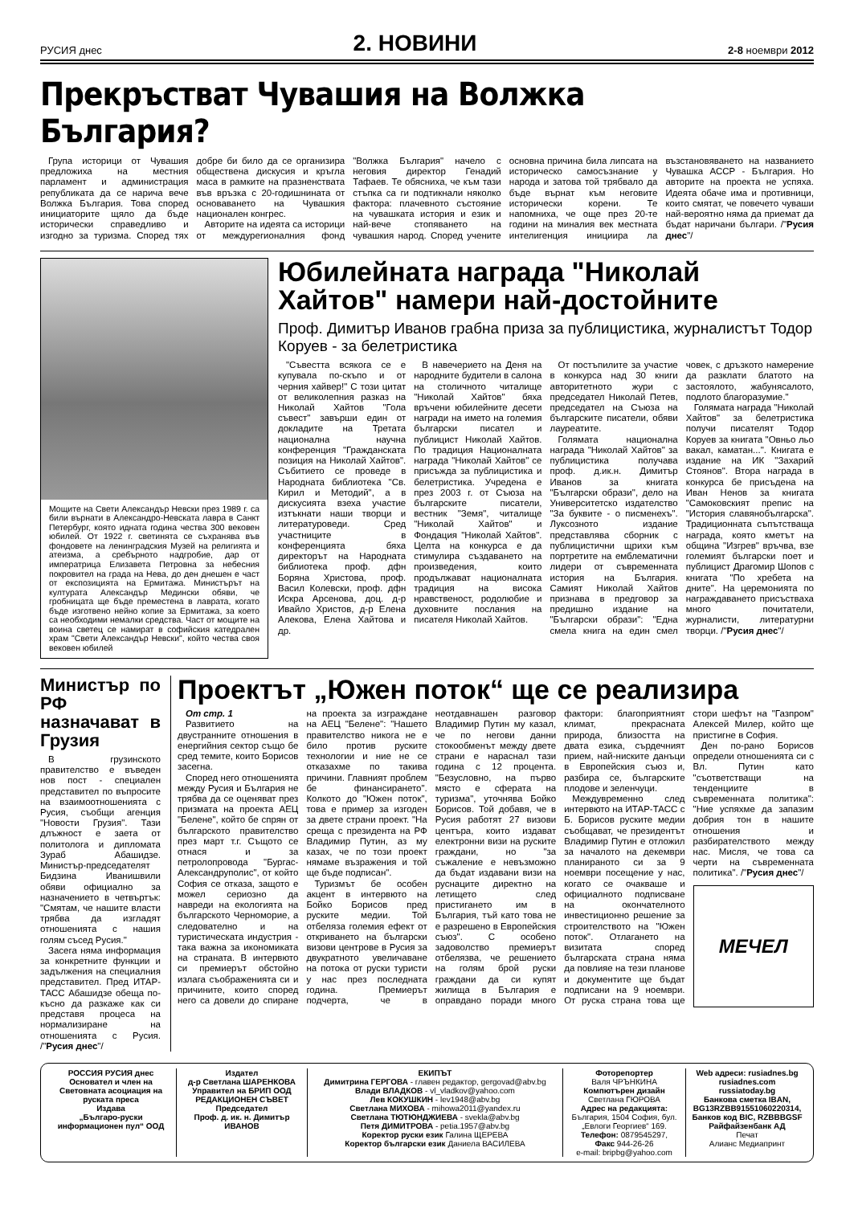РУСИЯ днес 2. НОВИНИ 2-8 ноември 2012
Прекръстват Чувашия на Волжка България?
Група историци от Чувашия предложиха на местния парламент и администрация републиката да се нарича вече Волжка България. Това според инициаторите щяло да бъде исторически справедливо и изгодно за туризма. Според тях добре би било да се организира обществена дискусия и кръгла маса в рамките на празненствата във връзка с 20-годишнината от основаването на Чувашкия национален конгрес.
Авторите на идеята са историци от междурегионалния фонд "Волжка България" начело с неговия директор Генадий Тафаев. Те обясниха, че към тази стъпка са ги подтикнали няколко фактора: плачевното състояние на чувашката история и език и най-вече стопяването на чувашкия народ. Според учените основна причина била липсата на историческо самосъзнание у народа и затова той трябвало да бъде върнат към неговите исторически корени. Те напомниха, че още през 20-те години на миналия век местната интелигенция инициира ла възстановяването на названието Чувашка АССР - България. Но авторите на проекта не успяха. Идеята обаче има и противници, които смятат, че повечето чуваши най-вероятно няма да приемат да бъдат наричани българи. /"Русия днес"/
Мощите на Свети Александър Невски през 1989 г. са били върнати в Александро-Невската лавра в Санкт Петербург, която идната година чества 300 вековен юбилей. От 1922 г. светинята се съхранява във фондовете на ленинградския Музей на религията и атеизма, а сребърното надгробие, дар от императрица Елизавета Петровна за небесния покровител на града на Нева, до ден днешен е част от експозицията на Ермитажа. Министърът на културата Александър Медински обяви, че гробницата ще бъде преместена в лаврата, когато бъде изготвено нейно копие за Ермитажа, за което са необходими немалки средства. Част от мощите на воина светец се намират в софийския катедрален храм "Свети Александър Невски", който чества своя вековен юбилей
Юбилейната награда "Николай Хайтов" намери най-достойните
Проф. Димитър Иванов грабна приза за публицистика, журналистът Тодор Коруев - за белетристика
"Съвестта всякога се е купувала по-скъпо и от черния хайвер!" С този цитат от великолепния разказ на Николай Хайтов "Гола съвест" завърши един от докладите на Третата национална научна конференция "Гражданската позиция на Николай Хайтов". Събитието се проведе в Народната библиотека "Св. Кирил и Методий", а в дискусията взеха участие изтъкнати наши творци и литературоведи. Сред участниците в конференцията бяха директорът на Народната библиотека проф. дфн Боряна Христова, проф. Васил Колевски, проф. дфн Искра Арсенова, доц. д-р Ивайло Христов, д-р Елена Алекова, Елена Хайтова и др.
В навечерието на Деня на народните будители в салона на столичното читалище "Николай Хайтов" бяха връчени юбилейните десети награди на името на големия български писател и публицист Николай Хайтов. По традиция Националната награда "Николай Хайтов" се присъжда за публицистика и белетристика. Учредена е през 2003 г. от Съюза на българските писатели, вестник "Земя", читалище "Николай Хайтов" и Фондация "Николай Хайтов". Целта на конкурса е да стимулира създаването на произведения, които продължават националната традиция на висока нравственост, родолюбие и духовните послания на писателя Николай Хайтов.
От постъпилите за участие в конкурса над 30 книги авторитетното жури с председател Николай Петев, председател на Съюза на българските писатели, обяви лауреатите.
Голямата национална награда "Николай Хайтов" за публицистика получава проф. д.ик.н. Димитър Иванов за книгата "Български образи", дело на Университетско издателство "За буквите - о писменехъ". Луксозното издание представлява сборник с публицистични щрихи към портретите на емблематични лидери от съвременната история на България. Самият Николай Хайтов признава в предговор за предишно издание на "Български образи": "Една смела книга на един смел човек, с дръзкото намерение да разклати блатото на застоялото, жабунясалото, подлото благоразумие."
Голямата награда "Николай Хайтов" за белетристика получи писателят Тодор Коруев за книгата "Овньо льо вакал, каматан...". Книгата е издание на ИК "Захарий Стоянов". Втора награда в конкурса бе присъдена на Иван Ненов за книгата "Самоковският препис на "История славянобългарска". Традиционната съпътстваща награда, която кметът на община "Изгрев" връчва, взе големият български поет и публицист Драгомир Шопов с книгата "По хребета на дните". На церемонията по награждаването присъстваха много почитатели, журналисти, литературни творци. /"Русия днес"/
Министър по РФ назначават в Грузия
В грузинското правителство е въведен нов пост - специален представител по въпросите на взаимоотношенията с Русия, съобщи агенция "Новости Грузия". Тази длъжност е заета от политолога и дипломата Зураб Абашидзе. Министър-председателят Бидзина Иванишвили обяви официално за назначението в четвъртък: "Смятам, че нашите власти трябва да изгладят отношенията с нашия голям съсед Русия."
Засега няма информация за конкретните функции и задължения на специалния представител. Пред ИТАР-ТАСС Абашидзе обеща по-късно да разкаже как си представя процеса на нормализиране на отношенията с Русия. /"Русия днес"/
Проектът „Южен поток“ ще се реализира
От стр. 1
Развитието на двустранните отношения в енергийния сектор също бе сред темите, които Борисов засегна.
Според него отношенията между Русия и България не трябва да се оценяват през призмата на проекта АЕЦ "Белене", който бе спрян от българското правителство през март т.г. Същото се отнася и за петролопровода "Бургас-Александруполис", от който София се отказа, защото е можел сериозно да навреди на екологията на българското Черноморие, а следователно и на туристическата индустрия - така важна за икономиката на страната. В интервюто си премиерът обстойно излага съображенията си и причините, които според него са довели до спиране на проекта за изграждане на АЕЦ "Белене": "Нашето правителство никога не е било против руските технологии и ние не се отказахме по такива причини. Главният проблем бе финансирането". Колкото до "Южен поток", това е пример за изгоден за двете страни проект. "На среща с президента на РФ Владимир Путин, аз му казах, че по този проект нямаме възражения и той ще бъде подписан".
Туризмът бе особен акцент в интервюто на Бойко Борисов пред руските медии. Той отбеляза големия ефект от откриването на български визови центрове в Русия за двукратното увеличаване на потока от руски туристи у нас през последната година. Премиерът подчерта, че в неотдавнашен разговор Владимир Путин му казал, че по негови данни стокообменът между двете страни е нараснал тази година с 12 процента. "Безусловно, на първо място е сферата на туризма", уточнява Бойко Борисов. Той добавя, че в Русия работят 27 визови центъра, които издават електронни визи на руските граждани, но "за съжаление е невъзможно да бъдат издавани визи на руснаците директно на летището след пристигането им в България, тъй като това не е разрешено в Европейския съюз". С особено задоволство премиерът отбелязва, че решението на голям брой руски граждани да си купят жилища в България е оправдано поради много фактори: благоприятният климат, прекрасната природа, близостта на двата езика, сърдечният прием, най-ниските данъци в Европейския съюз и, разбира се, българските плодове и зеленчуци.
Междувременно след интервюто на ИТАР-ТАСС с Б. Борисов руските медии съобщават, че президентът Владимир Путин е отложил за началото на декември планираното си за 9 ноември посещение у нас, когато се очакваше и официалното подписване на окончателното инвестиционно решение за строителството на "Южен поток". Отлагането на визитата според българската страна няма да повлияе на тези планове и документите ще бъдат подписани на 9 ноември. От руска страна това ще стори шефът на "Газпром" Алексей Милер, който ще пристигне в София.
Ден по-рано Борисов определи отношенията си с Вл. Путин като "съответстващи на тенденциите в съвременната политика": "Ние успяхме да запазим добрия тон в нашите отношения и разбирателството между нас. Мисля, че това са черти на съвременната политика". /"Русия днес"/
МЕЧЕЛ
РОССИЯ РУСИЯ днес
Основател и член на Световната асоциация на руската преса
Издава
„Българо-руски информационен пул“ ООД
Издател
д-р Светлана ШАРЕНКОВА
Управител на БРИП ООД
РЕДАКЦИОНЕН СЪВЕТ
Председател
Проф. д. ик. н. Димитър ИВАНОВ
ЕКИПЪТ
Димитрина ГЕРГОВА - главен редактор, gergovad@abv.bg
Влади ВЛАДКОВ - vl_vladkov@yahoo.com
Лев КОКУШКИН - lev1948@abv.bg
Светлана МИХОВА - mihowa2011@yandex.ru
Светлана ТЮТЮНДЖИЕВА - svekla@abv.bg
Петя ДИМИТРОВА - petia.1957@abv.bg
Коректор руски език Галина ЩЕРЕВА
Коректор български език Даниела ВАСИЛЕВА
Фоторепортер
Валя ЧРЪНКИНА
Компютърен дизайн
Светлана ГЮРОВА
Адрес на редакцията:
България, 1504 София, бул. „Евлоги Георгиев“ 169.
Телефон: 0879545297,
Факс 944-26-26
e-mail: bripbg@yahoo.com
Web адреси: rusiadnes.bg rusiadnes.com russiatoday.bg
Банкова сметка IBAN, BG13RZBB91551060220314, Банков код BIC, RZBBBGSF Райфайзенбанк АД
Печат
Алианс Медиапринт